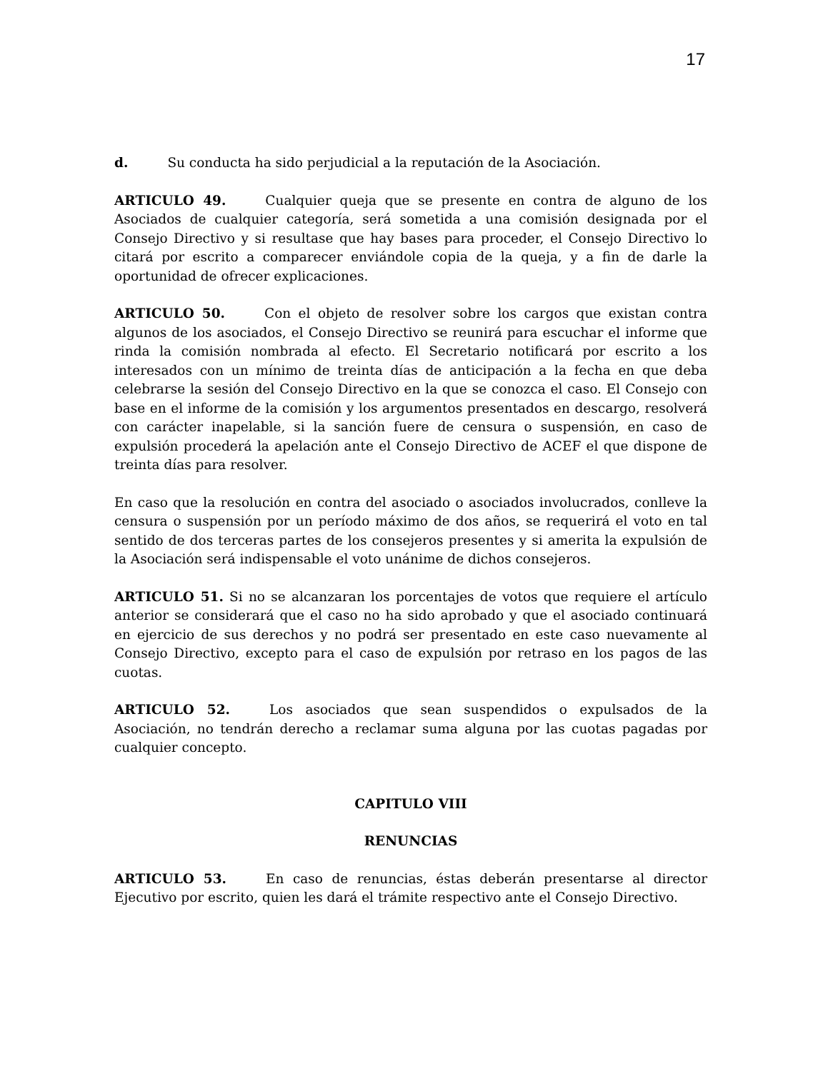17
d. Su conducta ha sido perjudicial a la reputación de la Asociación.
ARTICULO 49. Cualquier queja que se presente en contra de alguno de los Asociados de cualquier categoría, será sometida a una comisión designada por el Consejo Directivo y si resultase que hay bases para proceder, el Consejo Directivo lo citará por escrito a comparecer enviándole copia de la queja, y a fin de darle la oportunidad de ofrecer explicaciones.
ARTICULO 50. Con el objeto de resolver sobre los cargos que existan contra algunos de los asociados, el Consejo Directivo se reunirá para escuchar el informe que rinda la comisión nombrada al efecto. El Secretario notificará por escrito a los interesados con un mínimo de treinta días de anticipación a la fecha en que deba celebrarse la sesión del Consejo Directivo en la que se conozca el caso. El Consejo con base en el informe de la comisión y los argumentos presentados en descargo, resolverá con carácter inapelable, si la sanción fuere de censura o suspensión, en caso de expulsión procederá la apelación ante el Consejo Directivo de ACEF el que dispone de treinta días para resolver.
En caso que la resolución en contra del asociado o asociados involucrados, conlleve la censura o suspensión por un período máximo de dos años, se requerirá el voto en tal sentido de dos terceras partes de los consejeros presentes y si amerita la expulsión de la Asociación será indispensable el voto unánime de dichos consejeros.
ARTICULO 51. Si no se alcanzaran los porcentajes de votos que requiere el artículo anterior se considerará que el caso no ha sido aprobado y que el asociado continuará en ejercicio de sus derechos y no podrá ser presentado en este caso nuevamente al Consejo Directivo, excepto para el caso de expulsión por retraso en los pagos de las cuotas.
ARTICULO 52. Los asociados que sean suspendidos o expulsados de la Asociación, no tendrán derecho a reclamar suma alguna por las cuotas pagadas por cualquier concepto.
CAPITULO VIII
RENUNCIAS
ARTICULO 53. En caso de renuncias, éstas deberán presentarse al director Ejecutivo por escrito, quien les dará el trámite respectivo ante el Consejo Directivo.